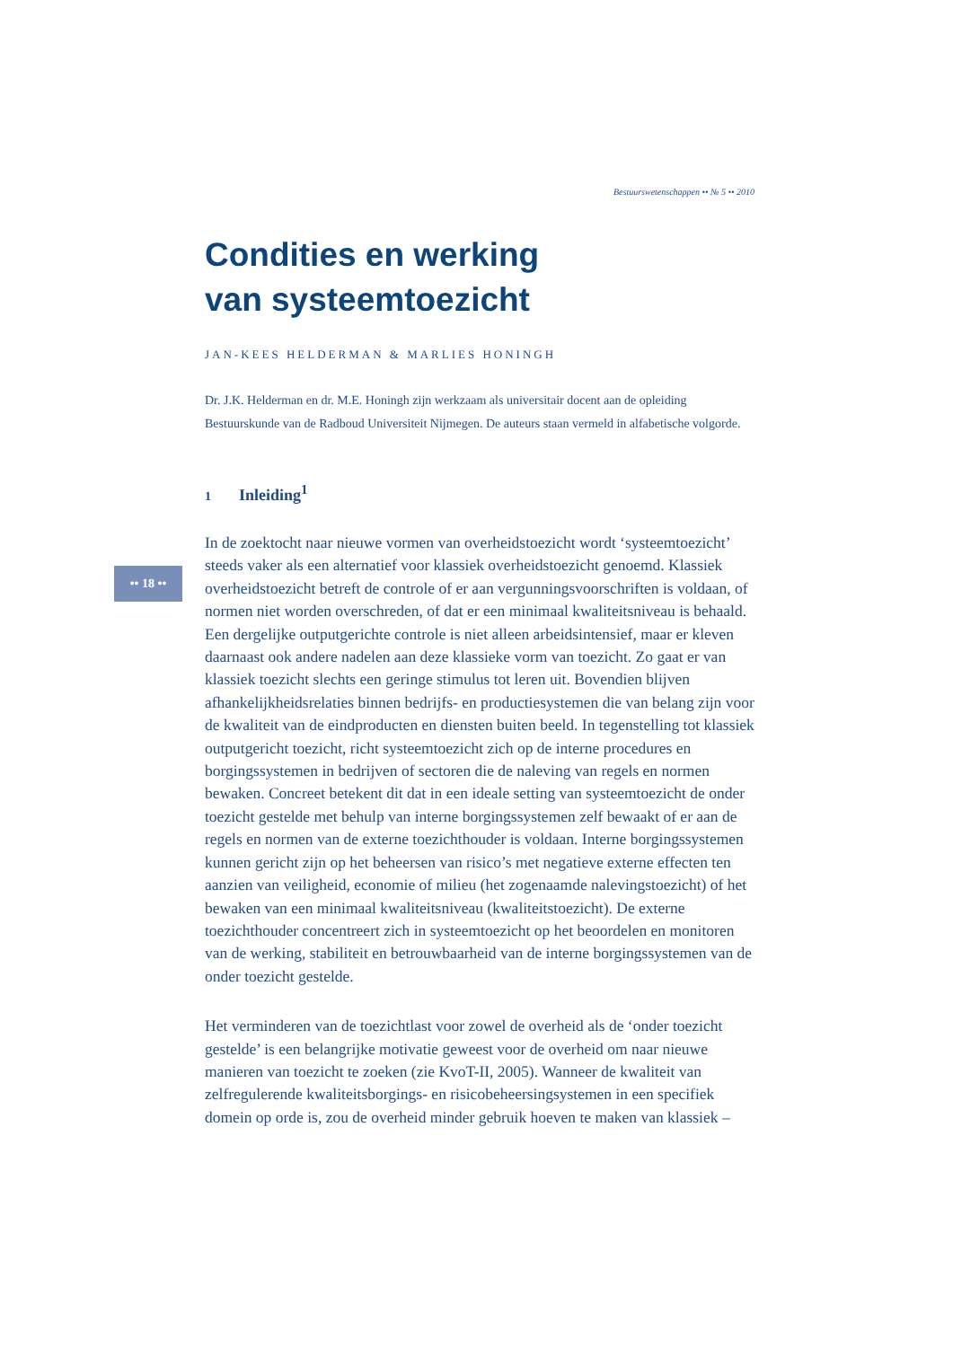•• 18 ••
Bestuurswetenschappen •• № 5 •• 2010
Condities en werking
van systeemtoezicht
JAN-KEES HELDERMAN & MARLIES HONINGH
Dr. J.K. Helderman en dr. M.E. Honingh zijn werkzaam als universitair docent aan de opleiding Bestuurskunde van de Radboud Universiteit Nijmegen. De auteurs staan vermeld in alfabetische volgorde.
1 Inleiding<sup>1</sup>
In de zoektocht naar nieuwe vormen van overheidstoezicht wordt ‘systeemtoezicht’ steeds vaker als een alternatief voor klassiek overheidstoezicht genoemd. Klassiek overheidstoezicht betreft de controle of er aan vergunningsvoorschriften is voldaan, of normen niet worden overschreden, of dat er een minimaal kwaliteitsniveau is behaald. Een dergelijke outputgerichte controle is niet alleen arbeidsintensief, maar er kleven daarnaast ook andere nadelen aan deze klassieke vorm van toezicht. Zo gaat er van klassiek toezicht slechts een geringe stimulus tot leren uit. Bovendien blijven afhankelijkheidsrelaties binnen bedrijfs- en productiesystemen die van belang zijn voor de kwaliteit van de eindproducten en diensten buiten beeld. In tegenstelling tot klassiek outputgericht toezicht, richt systeemtoezicht zich op de interne procedures en borgingssystemen in bedrijven of sectoren die de naleving van regels en normen bewaken. Concreet betekent dit dat in een ideale setting van systeemtoezicht de onder toezicht gestelde met behulp van interne borgingssystemen zelf bewaakt of er aan de regels en normen van de externe toezichthouder is voldaan. Interne borgingssystemen kunnen gericht zijn op het beheersen van risico’s met negatieve externe effecten ten aanzien van veiligheid, economie of milieu (het zogenaamde nalevingstoezicht) of het bewaken van een minimaal kwaliteitsniveau (kwaliteitstoezicht). De externe toezichthouder concentreert zich in systeemtoezicht op het beoordelen en monitoren van de werking, stabiliteit en betrouwbaarheid van de interne borgingssystemen van de onder toezicht gestelde.
Het verminderen van de toezichtlast voor zowel de overheid als de ‘onder toezicht gestelde’ is een belangrijke motivatie geweest voor de overheid om naar nieuwe manieren van toezicht te zoeken (zie KvoT-II, 2005). Wanneer de kwaliteit van zelfregulerende kwaliteitsborgings- en risicobeheersingsystemen in een specifiek domein op orde is, zou de overheid minder gebruik hoeven te maken van klassiek –